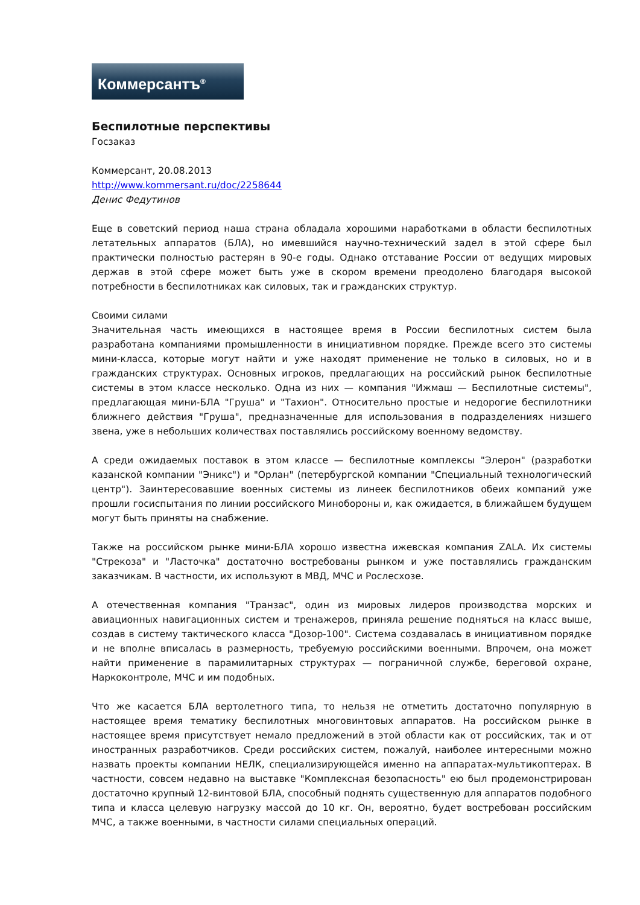Коммерсантъ<sup>®</sup>
Беспилотные перспективы
Госзаказ
Коммерсант, 20.08.2013
http://www.kommersant.ru/doc/2258644
Денис Федутинов
Еще в советский период наша страна обладала хорошими наработками в области беспилотных летательных аппаратов (БЛА), но имевшийся научно-технический задел в этой сфере был практически полностью растерян в 90-е годы. Однако отставание России от ведущих мировых держав в этой сфере может быть уже в скором времени преодолено благодаря высокой потребности в беспилотниках как силовых, так и гражданских структур.
Своими силами
Значительная часть имеющихся в настоящее время в России беспилотных систем была разработана компаниями промышленности в инициативном порядке. Прежде всего это системы мини-класса, которые могут найти и уже находят применение не только в силовых, но и в гражданских структурах. Основных игроков, предлагающих на российский рынок беспилотные системы в этом классе несколько. Одна из них — компания "Ижмаш — Беспилотные системы", предлагающая мини-БЛА "Груша" и "Тахион". Относительно простые и недорогие беспилотники ближнего действия "Груша", предназначенные для использования в подразделениях низшего звена, уже в небольших количествах поставлялись российскому военному ведомству.
А среди ожидаемых поставок в этом классе — беспилотные комплексы "Элерон" (разработки казанской компании "Эникс") и "Орлан" (петербургской компании "Специальный технологический центр"). Заинтересовавшие военных системы из линеек беспилотников обеих компаний уже прошли госиспытания по линии российского Минобороны и, как ожидается, в ближайшем будущем могут быть приняты на снабжение.
Также на российском рынке мини-БЛА хорошо известна ижевская компания ZALA. Их системы "Стрекоза" и "Ласточка" достаточно востребованы рынком и уже поставлялись гражданским заказчикам. В частности, их используют в МВД, МЧС и Рослесхозе.
А отечественная компания "Транзас", один из мировых лидеров производства морских и авиационных навигационных систем и тренажеров, приняла решение подняться на класс выше, создав в систему тактического класса "Дозор-100". Система создавалась в инициативном порядке и не вполне вписалась в размерность, требуемую российскими военными. Впрочем, она может найти применение в парамилитарных структурах — пограничной службе, береговой охране, Наркоконтроле, МЧС и им подобных.
Что же касается БЛА вертолетного типа, то нельзя не отметить достаточно популярную в настоящее время тематику беспилотных многовинтовых аппаратов. На российском рынке в настоящее время присутствует немало предложений в этой области как от российских, так и от иностранных разработчиков. Среди российских систем, пожалуй, наиболее интересными можно назвать проекты компании НЕЛК, специализирующейся именно на аппаратах-мультикоптерах. В частности, совсем недавно на выставке "Комплексная безопасность" ею был продемонстрирован достаточно крупный 12-винтовой БЛА, способный поднять существенную для аппаратов подобного типа и класса целевую нагрузку массой до 10 кг. Он, вероятно, будет востребован российским МЧС, а также военными, в частности силами специальных операций.